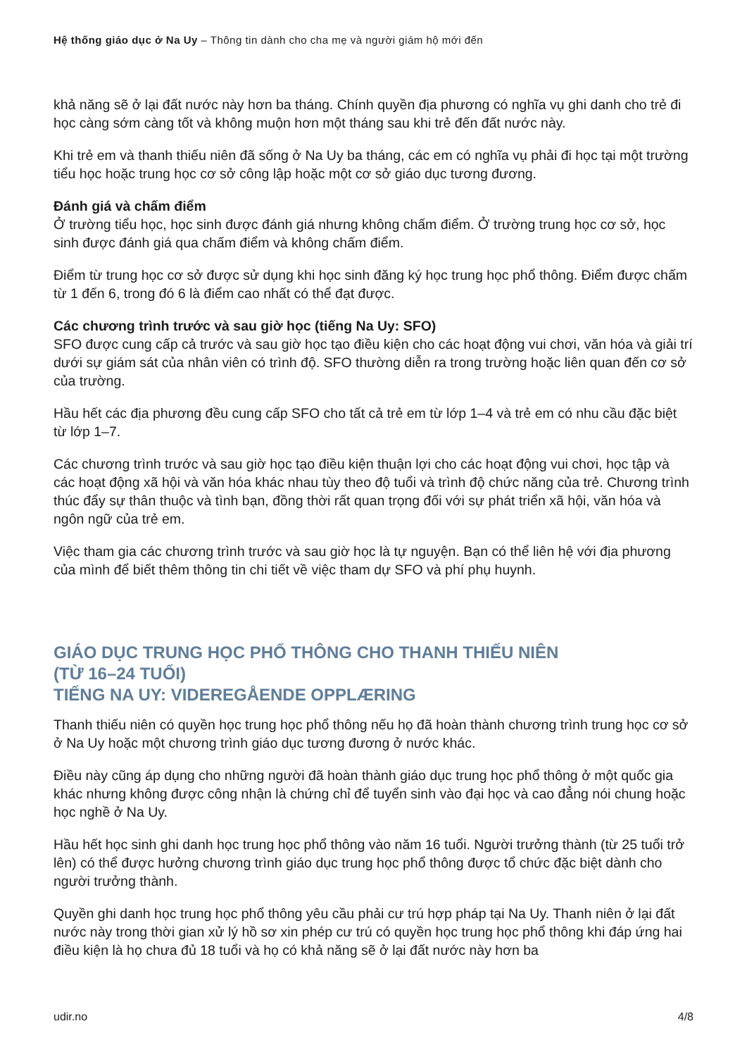Hệ thống giáo dục ở Na Uy – Thông tin dành cho cha mẹ và người giám hộ mới đến
khả năng sẽ ở lại đất nước này hơn ba tháng. Chính quyền địa phương có nghĩa vụ ghi danh cho trẻ đi học càng sớm càng tốt và không muộn hơn một tháng sau khi trẻ đến đất nước này.
Khi trẻ em và thanh thiếu niên đã sống ở Na Uy ba tháng, các em có nghĩa vụ phải đi học tại một trường tiểu học hoặc trung học cơ sở công lập hoặc một cơ sở giáo dục tương đương.
Đánh giá và chấm điểm
Ở trường tiểu học, học sinh được đánh giá nhưng không chấm điểm. Ở trường trung học cơ sở, học sinh được đánh giá qua chấm điểm và không chấm điểm.
Điểm từ trung học cơ sở được sử dụng khi học sinh đăng ký học trung học phổ thông. Điểm được chấm từ 1 đến 6, trong đó 6 là điểm cao nhất có thể đạt được.
Các chương trình trước và sau giờ học (tiếng Na Uy: SFO)
SFO được cung cấp cả trước và sau giờ học tạo điều kiện cho các hoạt động vui chơi, văn hóa và giải trí dưới sự giám sát của nhân viên có trình độ. SFO thường diễn ra trong trường hoặc liên quan đến cơ sở của trường.
Hầu hết các địa phương đều cung cấp SFO cho tất cả trẻ em từ lớp 1–4 và trẻ em có nhu cầu đặc biệt từ lớp 1–7.
Các chương trình trước và sau giờ học tạo điều kiện thuận lợi cho các hoạt động vui chơi, học tập và các hoạt động xã hội và văn hóa khác nhau tùy theo độ tuổi và trình độ chức năng của trẻ. Chương trình thúc đẩy sự thân thuộc và tình bạn, đồng thời rất quan trọng đối với sự phát triển xã hội, văn hóa và ngôn ngữ của trẻ em.
Việc tham gia các chương trình trước và sau giờ học là tự nguyện. Bạn có thể liên hệ với địa phương của mình để biết thêm thông tin chi tiết về việc tham dự SFO và phí phụ huynh.
GIÁO DỤC TRUNG HỌC PHỔ THÔNG CHO THANH THIẾU NIÊN
(TỪ 16–24 TUỔI)
TIẾNG NA UY: VIDEREGÅENDE OPPLÆRING
Thanh thiếu niên có quyền học trung học phổ thông nếu họ đã hoàn thành chương trình trung học cơ sở ở Na Uy hoặc một chương trình giáo dục tương đương ở nước khác.
Điều này cũng áp dụng cho những người đã hoàn thành giáo dục trung học phổ thông ở một quốc gia khác nhưng không được công nhận là chứng chỉ để tuyển sinh vào đại học và cao đẳng nói chung hoặc học nghề ở Na Uy.
Hầu hết học sinh ghi danh học trung học phổ thông vào năm 16 tuổi. Người trưởng thành (từ 25 tuổi trở lên) có thể được hưởng chương trình giáo dục trung học phổ thông được tổ chức đặc biệt dành cho người trưởng thành.
Quyền ghi danh học trung học phổ thông yêu cầu phải cư trú hợp pháp tại Na Uy. Thanh niên ở lại đất nước này trong thời gian xử lý hồ sơ xin phép cư trú có quyền học trung học phổ thông khi đáp ứng hai điều kiện là họ chưa đủ 18 tuổi và họ có khả năng sẽ ở lại đất nước này hơn ba
udir.no 4/8